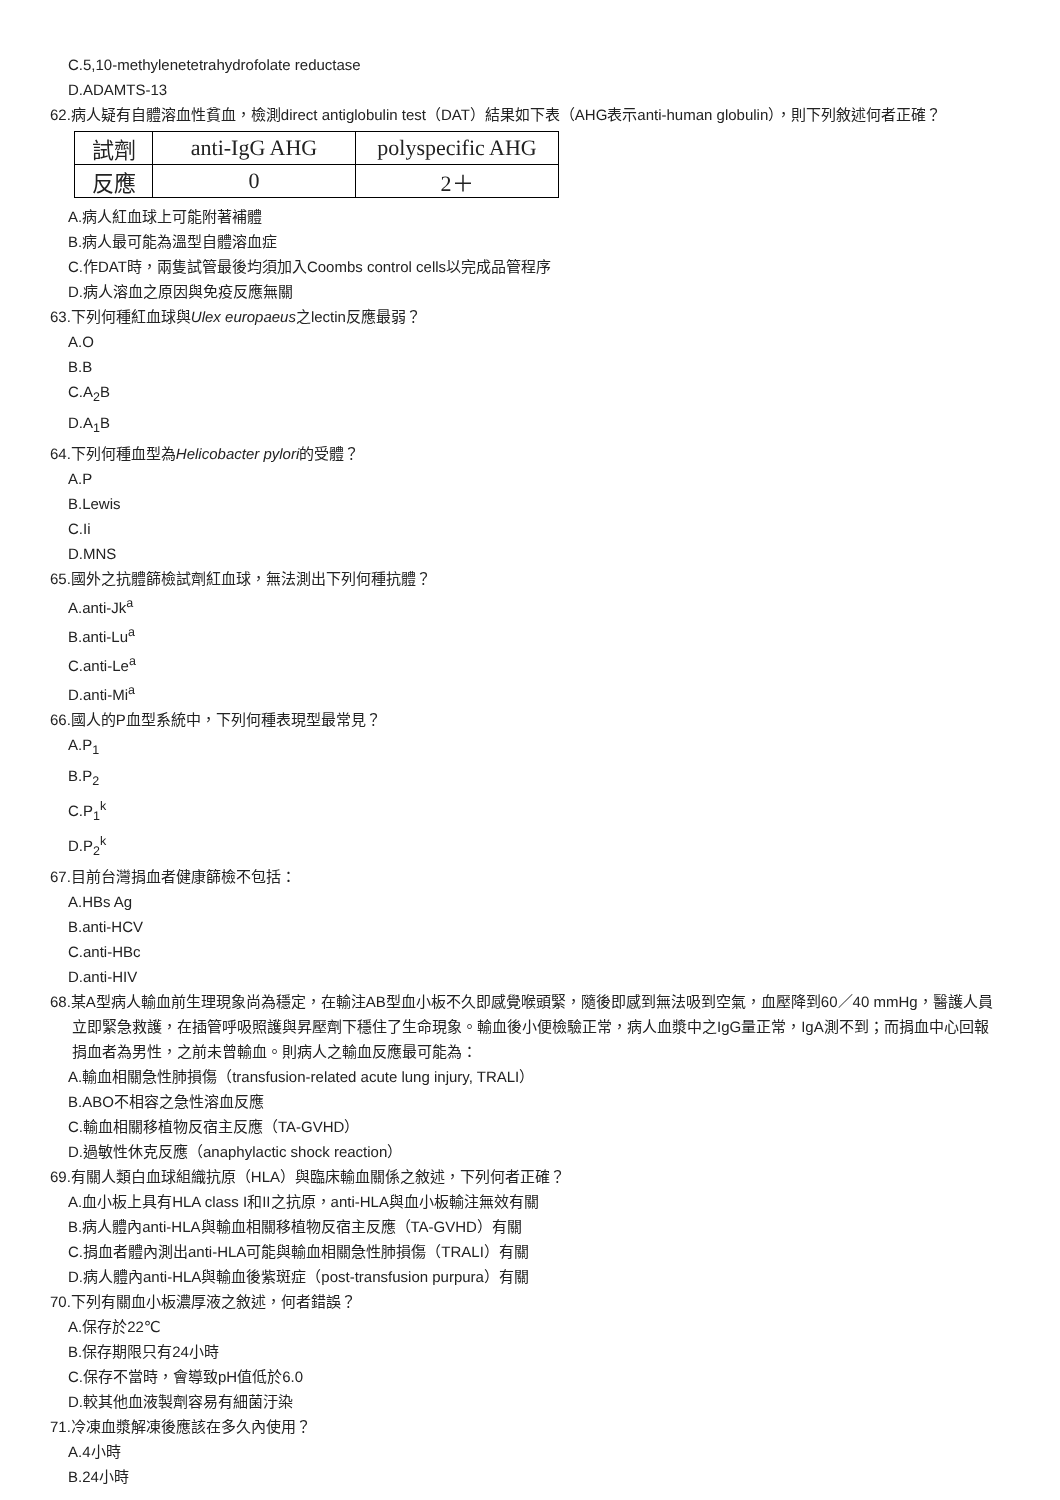C.5,10-methylenetetrahydrofolate reductase
D.ADAMTS-13
62.病人疑有自體溶血性貧血，檢測direct antiglobulin test（DAT）結果如下表（AHG表示anti-human globulin），則下列敘述何者正確？
| 試劑 | anti-IgG AHG | polyspecific AHG |
| 反應 | 0 | 2＋ |
A.病人紅血球上可能附著補體
B.病人最可能為溫型自體溶血症
C.作DAT時，兩隻試管最後均須加入Coombs control cells以完成品管程序
D.病人溶血之原因與免疫反應無關
63.下列何種紅血球與Ulex europaeus之lectin反應最弱？
A.O
B.B
C.A<sub>2</sub>B
D.A<sub>1</sub>B
64.下列何種血型為Helicobacter pylori的受體？
A.P
B.Lewis
C.Ii
D.MNS
65.國外之抗體篩檢試劑紅血球，無法測出下列何種抗體？
A.anti-Jk<sup>a</sup>
B.anti-Lu<sup>a</sup>
C.anti-Le<sup>a</sup>
D.anti-Mi<sup>a</sup>
66.國人的P血型系統中，下列何種表現型最常見？
A.P<sub>1</sub>
B.P<sub>2</sub>
C.P<sub>1</sub><sup>k</sup>
D.P<sub>2</sub><sup>k</sup>
67.目前台灣捐血者健康篩檢不包括：
A.HBs Ag
B.anti-HCV
C.anti-HBc
D.anti-HIV
68.某A型病人輸血前生理現象尚為穩定，在輸注AB型血小板不久即感覺喉頭緊，隨後即感到無法吸到空氣，血壓降到60／40 mmHg，醫護人員立即緊急救護，在插管呼吸照護與昇壓劑下穩住了生命現象。輸血後小便檢驗正常，病人血漿中之IgG量正常，IgA測不到；而捐血中心回報捐血者為男性，之前未曾輸血。則病人之輸血反應最可能為：
A.輸血相關急性肺損傷（transfusion-related acute lung injury, TRALI）
B.ABO不相容之急性溶血反應
C.輸血相關移植物反宿主反應（TA-GVHD）
D.過敏性休克反應（anaphylactic shock reaction）
69.有關人類白血球組織抗原（HLA）與臨床輸血關係之敘述，下列何者正確？
A.血小板上具有HLA class I和II之抗原，anti-HLA與血小板輸注無效有關
B.病人體內anti-HLA與輸血相關移植物反宿主反應（TA-GVHD）有關
C.捐血者體內測出anti-HLA可能與輸血相關急性肺損傷（TRALI）有關
D.病人體內anti-HLA與輸血後紫斑症（post-transfusion purpura）有關
70.下列有關血小板濃厚液之敘述，何者錯誤？
A.保存於22℃
B.保存期限只有24小時
C.保存不當時，會導致pH值低於6.0
D.較其他血液製劑容易有細菌汙染
71.冷凍血漿解凍後應該在多久內使用？
A.4小時
B.24小時